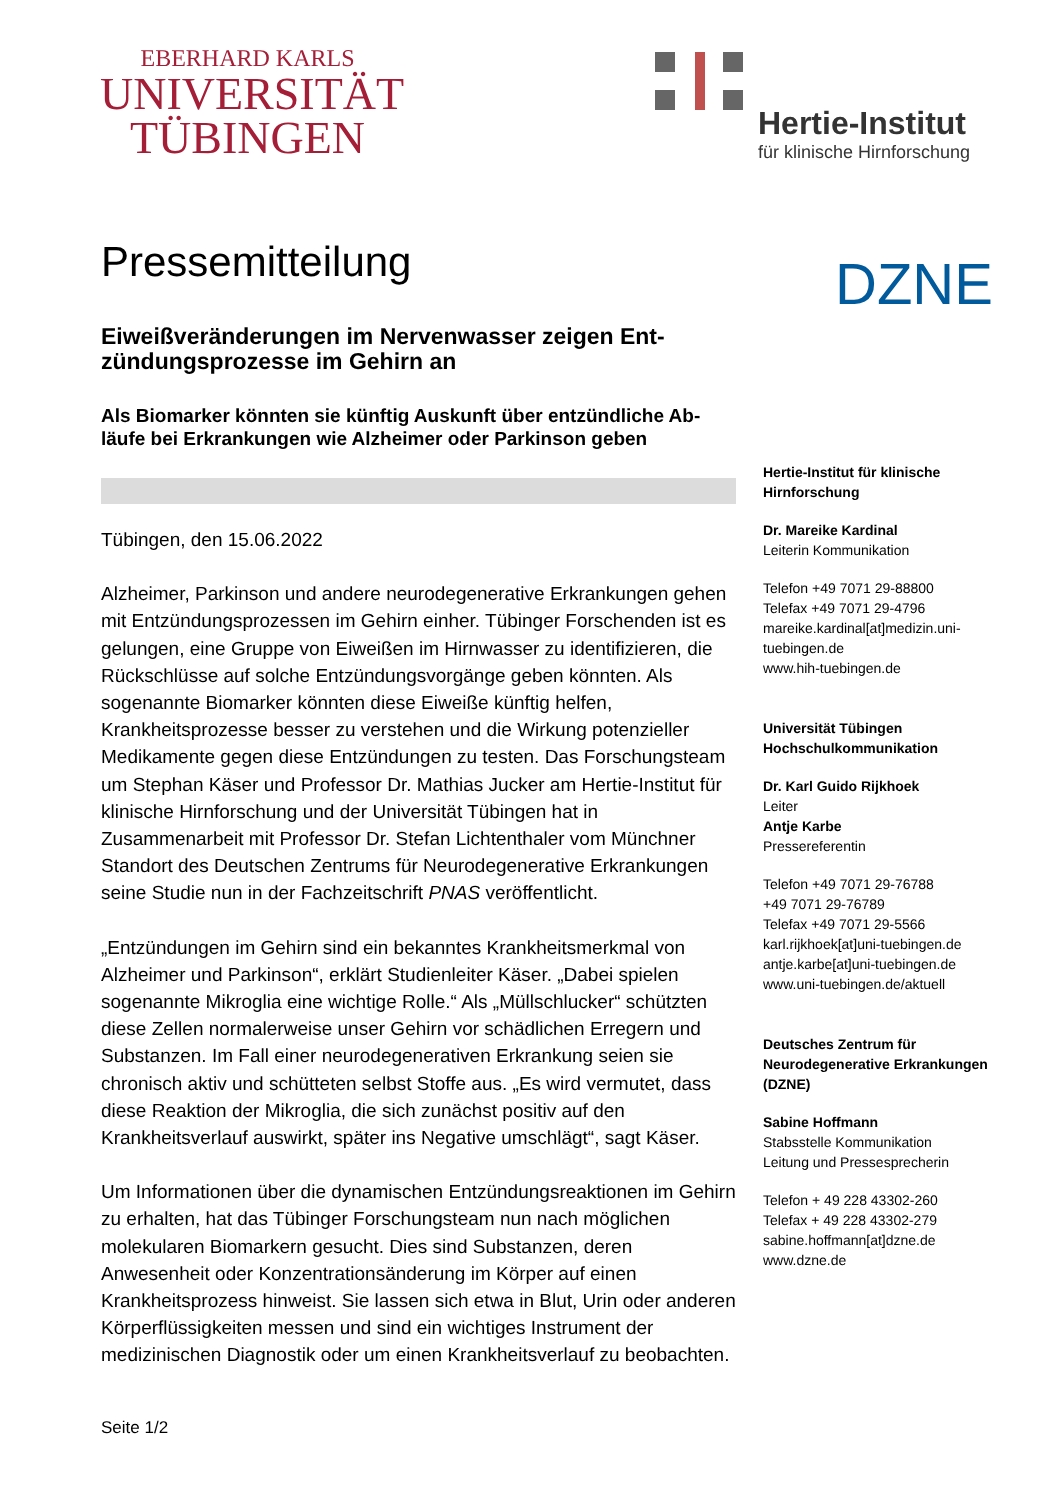EBERHARD KARLS
UNIVERSITÄT
TÜBINGEN
Hertie-Institut
für klinische Hirnforschung
DZNE
Pressemitteilung
Eiweißveränderungen im Nervenwasser zeigen Ent-zündungsprozesse im Gehirn an
Als Biomarker könnten sie künftig Auskunft über entzündliche Ab-läufe bei Erkrankungen wie Alzheimer oder Parkinson geben
Tübingen, den 15.06.2022
Alzheimer, Parkinson und andere neurodegenerative Erkrankungen gehen mit Entzündungsprozessen im Gehirn einher. Tübinger Forschenden ist es gelungen, eine Gruppe von Eiweißen im Hirnwasser zu identifizieren, die Rückschlüsse auf solche Entzündungsvorgänge geben könnten. Als sogenannte Biomarker könnten diese Eiweiße künftig helfen, Krankheitsprozesse besser zu verstehen und die Wirkung potenzieller Medikamente gegen diese Entzündungen zu testen. Das Forschungsteam um Stephan Käser und Professor Dr. Mathias Jucker am Hertie-Institut für klinische Hirnforschung und der Universität Tübingen hat in Zusammenarbeit mit Professor Dr. Stefan Lichtenthaler vom Münchner Standort des Deutschen Zentrums für Neurodegenerative Erkrankungen seine Studie nun in der Fachzeitschrift PNAS veröffentlicht.
„Entzündungen im Gehirn sind ein bekanntes Krankheitsmerkmal von Alzheimer und Parkinson“, erklärt Studienleiter Käser. „Dabei spielen sogenannte Mikroglia eine wichtige Rolle.“ Als „Müllschlucker“ schützten diese Zellen normalerweise unser Gehirn vor schädlichen Erregern und Substanzen. Im Fall einer neurodegenerativen Erkrankung seien sie chronisch aktiv und schütteten selbst Stoffe aus. „Es wird vermutet, dass diese Reaktion der Mikroglia, die sich zunächst positiv auf den Krankheitsverlauf auswirkt, später ins Negative umschlägt“, sagt Käser.
Um Informationen über die dynamischen Entzündungsreaktionen im Gehirn zu erhalten, hat das Tübinger Forschungsteam nun nach möglichen molekularen Biomarkern gesucht. Dies sind Substanzen, deren Anwesenheit oder Konzentrationsänderung im Körper auf einen Krankheitsprozess hinweist. Sie lassen sich etwa in Blut, Urin oder anderen Körperflüssigkeiten messen und sind ein wichtiges Instrument der medizinischen Diagnostik oder um einen Krankheitsverlauf zu beobachten.
Hertie-Institut für klinische Hirnforschung
Dr. Mareike Kardinal
Leiterin Kommunikation
Telefon +49 7071 29-88800
Telefax +49 7071 29-4796
mareike.kardinal[at]medizin.uni-tuebingen.de
www.hih-tuebingen.de
Universität Tübingen
Hochschulkommunikation
Dr. Karl Guido Rijkhoek
Leiter
Antje Karbe
Pressereferentin
Telefon +49 7071 29-76788
+49 7071 29-76789
Telefax +49 7071 29-5566
karl.rijkhoek[at]uni-tuebingen.de
antje.karbe[at]uni-tuebingen.de
www.uni-tuebingen.de/aktuell
Deutsches Zentrum für Neurodegenerative Erkrankungen (DZNE)
Sabine Hoffmann
Stabsstelle Kommunikation
Leitung und Pressesprecherin
Telefon + 49 228 43302-260
Telefax + 49 228 43302-279
sabine.hoffmann[at]dzne.de
www.dzne.de
Seite 1/2